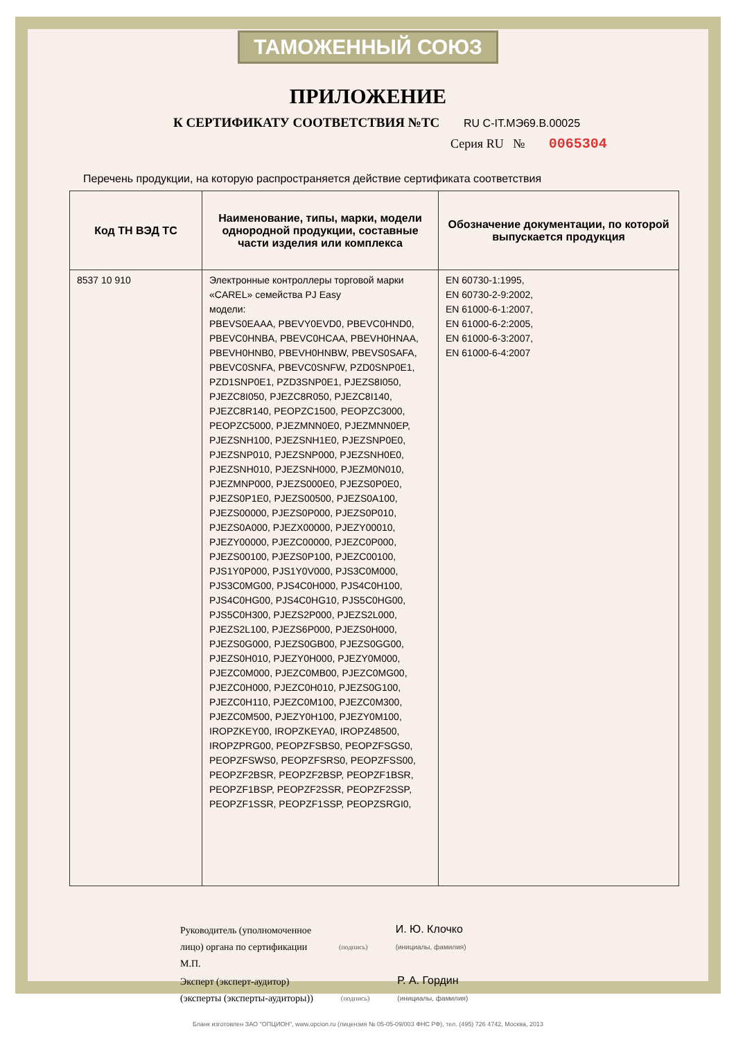ТАМОЖЕННЫЙ СОЮЗ
ПРИЛОЖЕНИЕ
К СЕРТИФИКАТУ СООТВЕТСТВИЯ №ТС RU C-IT.МЭ69.В.00025
Серия RU № 0065304
Перечень продукции, на которую распространяется действие сертификата соответствия
| Код ТН ВЭД ТС | Наименование, типы, марки, модели однородной продукции, составные части изделия или комплекса | Обозначение документации, по которой выпускается продукция |
| --- | --- | --- |
| 8537 10 910 | Электронные контроллеры торговой марки «CAREL» семейства PJ Easy модели: PBEVS0EAAA, PBEVY0EVD0, PBEVC0HND0, PBEVC0HNBA, PBEVC0HCAA, PBEVH0HNAA, PBEVH0HNB0, PBEVH0HNBW, PBEVS0SAFA, PBEVC0SNFA, PBEVC0SNFW, PZD0SNP0E1, PZD1SNP0E1, PZD3SNP0E1, PJEZS8I050, PJEZC8I050, PJEZC8R050, PJEZC8I140, PJEZC8R140, PEOPZC1500, PEOPZC3000, PEOPZC5000, PJEZMNN0E0, PJEZMNN0EP, PJEZSNH100, PJEZSNH1E0, PJEZSNP0E0, PJEZSNP010, PJEZSNP000, PJEZSNH0E0, PJEZSNH010, PJEZSNH000, PJEZM0N010, PJEZMNP000, PJEZS000E0, PJEZS0P0E0, PJEZS0P1E0, PJEZS00500, PJEZS0A100, PJEZS00000, PJEZS0P000, PJEZS0P010, PJEZS0A000, PJEZX00000, PJEZY00010, PJEZY00000, PJEZC00000, PJEZC0P000, PJEZS00100, PJEZS0P100, PJEZC00100, PJS1Y0P000, PJS1Y0V000, PJS3C0M000, PJS3C0MG00, PJS4C0H000, PJS4C0H100, PJS4C0HG00, PJS4C0HG10, PJS5C0HG00, PJS5C0H300, PJEZS2P000, PJEZS2L000, PJEZS2L100, PJEZS6P000, PJEZS0H000, PJEZS0G000, PJEZS0GB00, PJEZS0GG00, PJEZS0H010, PJEZY0H000, PJEZY0M000, PJEZC0M000, PJEZC0MB00, PJEZC0MG00, PJEZC0H000, PJEZC0H010, PJEZS0G100, PJEZC0H110, PJEZC0M100, PJEZC0M300, PJEZC0M500, PJEZY0H100, PJEZY0M100, IROPZKEY00, IROPZKEYA0, IROPZ48500, IROPZPRG00, PEOPZFSBS0, PEOPZFSGS0, PEOPZFSWS0, PEOPZFSRS0, PEOPZFSS00, PEOPZF2BSR, PEOPZF2BSP, PEOPZF1BSR, PEOPZF1BSP, PEOPZF2SSR, PEOPZF2SSP, PEOPZF1SSR, PEOPZF1SSP, PEOPZSRGI0, | EN 60730-1:1995, EN 60730-2-9:2002, EN 61000-6-1:2007, EN 61000-6-2:2005, EN 61000-6-3:2007, EN 61000-6-4:2007 |
Руководитель (уполномоченное
лицо) органа по сертификации
(подпись)
И. Ю. Клочко
(инициалы, фамилия)
М.П.
Эксперт (эксперт-аудитор)
(эксперты (эксперты-аудиторы))
(подпись)
Р. А. Гордин
(инициалы, фамилия)
Бланк изготовлен ЗАО "ОПЦИОН", www.opcion.ru (лицензия № 05-05-09/003 ФНС РФ), тел. (495) 726 4742, Москва, 2013